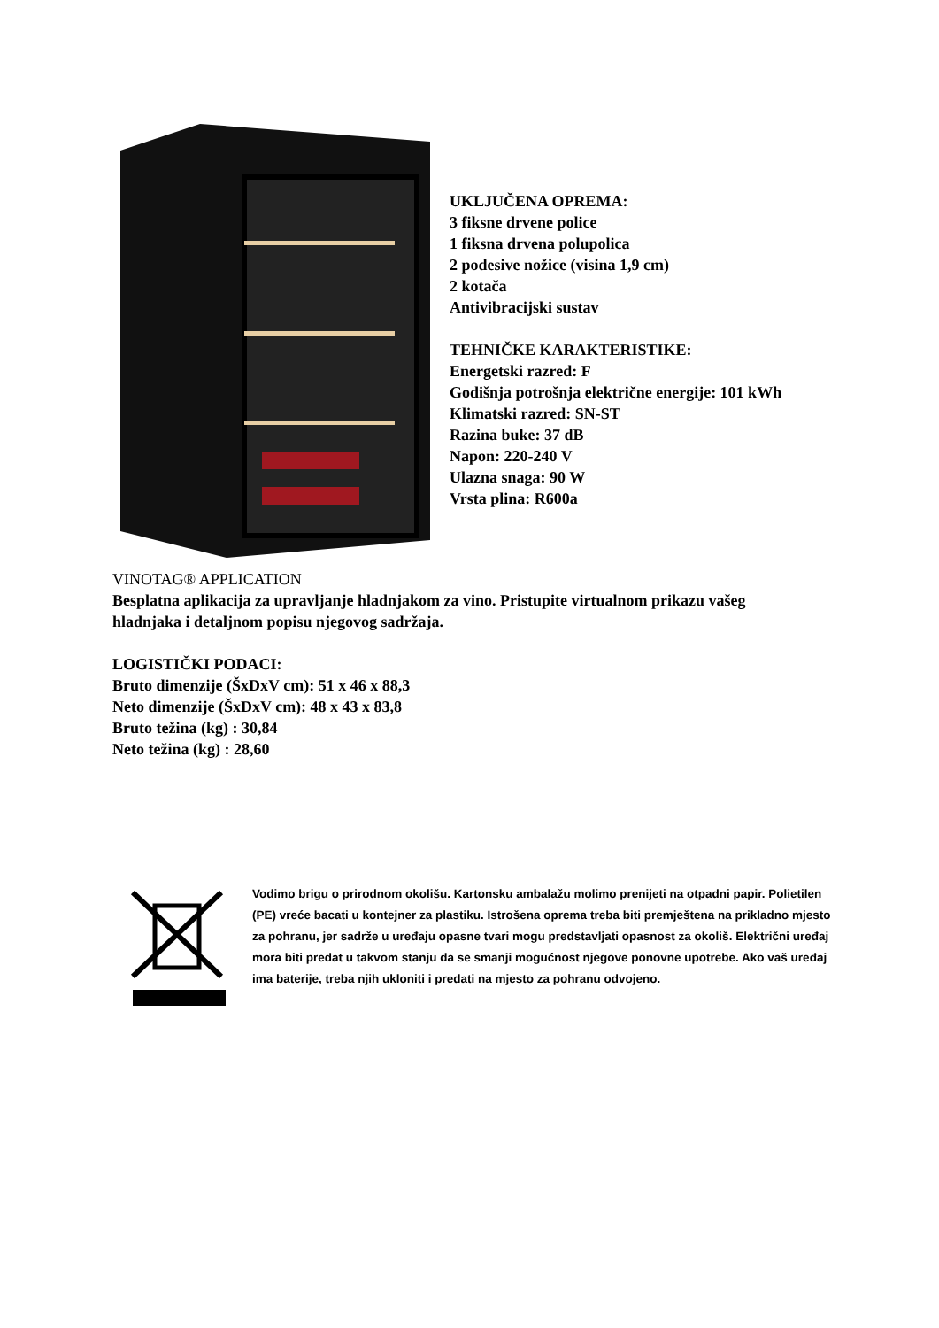UKLJUČENA OPREMA:
3 fiksne drvene police
1 fiksna drvena polupolica
2 podesive nožice (visina 1,9 cm)
2 kotača
Antivibracijski sustav
TEHNIČKE KARAKTERISTIKE:
Energetski razred: F
Godišnja potrošnja električne energije: 101 kWh
Klimatski razred: SN-ST
Razina buke: 37 dB
Napon: 220-240 V
Ulazna snaga: 90 W
Vrsta plina: R600a
VINOTAG® APPLICATION
Besplatna aplikacija za upravljanje hladnjakom za vino. Pristupite virtualnom prikazu vašeg
hladnjaka i detaljnom popisu njegovog sadržaja.
LOGISTIČKI PODACI:
Bruto dimenzije (ŠxDxV cm): 51 x 46 x 88,3
Neto dimenzije (ŠxDxV cm): 48 x 43 x 83,8
Bruto težina (kg) : 30,84
Neto težina (kg) : 28,60
Vodimo brigu o prirodnom okolišu. Kartonsku ambalažu molimo prenijeti na otpadni papir. Polietilen (PE) vreće bacati u kontejner za plastiku. Istrošena oprema treba biti premještena na prikladno mjesto za pohranu, jer sadrže u uređaju opasne tvari mogu predstavljati opasnost za okoliš. Električni uređaj mora biti predat u takvom stanju da se smanji mogućnost njegove ponovne upotrebe. Ako vaš uređaj ima baterije, treba njih ukloniti i predati na mjesto za pohranu odvojeno.